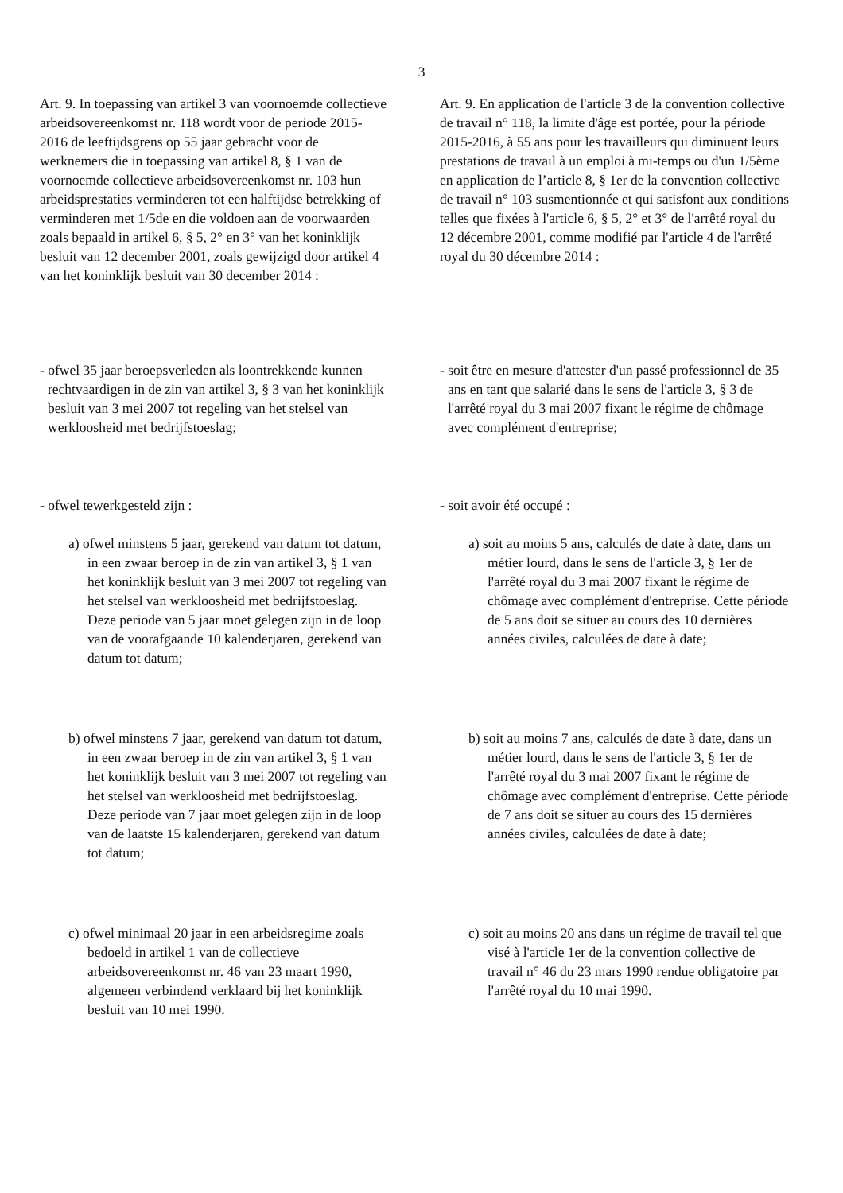3
Art. 9. In toepassing van artikel 3 van voornoemde collectieve arbeidsovereenkomst nr. 118 wordt voor de periode 2015-2016 de leeftijdsgrens op 55 jaar gebracht voor de werknemers die in toepassing van artikel 8, § 1 van de voornoemde collectieve arbeidsovereenkomst nr. 103 hun arbeidsprestaties verminderen tot een halftijdse betrekking of verminderen met 1/5de en die voldoen aan de voorwaarden zoals bepaald in artikel 6, § 5, 2° en 3° van het koninklijk besluit van 12 december 2001, zoals gewijzigd door artikel 4 van het koninklijk besluit van 30 december 2014 :
Art. 9. En application de l'article 3 de la convention collective de travail n° 118, la limite d'âge est portée, pour la période 2015-2016, à 55 ans pour les travailleurs qui diminuent leurs prestations de travail à un emploi à mi-temps ou d'un 1/5ème en application de l’article 8, § 1er de la convention collective de travail n° 103 susmentionnée et qui satisfont aux conditions telles que fixées à l'article 6, § 5, 2° et 3° de l'arrêté royal du 12 décembre 2001, comme modifié par l'article 4 de l'arrêté royal du 30 décembre 2014 :
- ofwel 35 jaar beroepsverleden als loontrekkende kunnen rechtvaardigen in de zin van artikel 3, § 3 van het koninklijk besluit van 3 mei 2007 tot regeling van het stelsel van werkloosheid met bedrijfstoeslag;
- soit être en mesure d'attester d'un passé professionnel de 35 ans en tant que salarié dans le sens de l'article 3, § 3 de l'arrêté royal du 3 mai 2007 fixant le régime de chômage avec complément d'entreprise;
- ofwel tewerkgesteld zijn : - soit avoir été occupé :
a) ofwel minstens 5 jaar, gerekend van datum tot datum, in een zwaar beroep in de zin van artikel 3, § 1 van het koninklijk besluit van 3 mei 2007 tot regeling van het stelsel van werkloosheid met bedrijfstoeslag. Deze periode van 5 jaar moet gelegen zijn in de loop van de voorafgaande 10 kalenderjaren, gerekend van datum tot datum;
a) soit au moins 5 ans, calculés de date à date, dans un métier lourd, dans le sens de l'article 3, § 1er de l'arrêté royal du 3 mai 2007 fixant le régime de chômage avec complément d'entreprise. Cette période de 5 ans doit se situer au cours des 10 dernières années civiles, calculées de date à date;
b) ofwel minstens 7 jaar, gerekend van datum tot datum, in een zwaar beroep in de zin van artikel 3, § 1 van het koninklijk besluit van 3 mei 2007 tot regeling van het stelsel van werkloosheid met bedrijfstoeslag. Deze periode van 7 jaar moet gelegen zijn in de loop van de laatste 15 kalenderjaren, gerekend van datum tot datum;
b) soit au moins 7 ans, calculés de date à date, dans un métier lourd, dans le sens de l'article 3, § 1er de l'arrêté royal du 3 mai 2007 fixant le régime de chômage avec complément d'entreprise. Cette période de 7 ans doit se situer au cours des 15 dernières années civiles, calculées de date à date;
c) ofwel minimaal 20 jaar in een arbeidsregime zoals bedoeld in artikel 1 van de collectieve arbeidsovereenkomst nr. 46 van 23 maart 1990, algemeen verbindend verklaard bij het koninklijk besluit van 10 mei 1990.
c) soit au moins 20 ans dans un régime de travail tel que visé à l'article 1er de la convention collective de travail n° 46 du 23 mars 1990 rendue obligatoire par l'arrêté royal du 10 mai 1990.